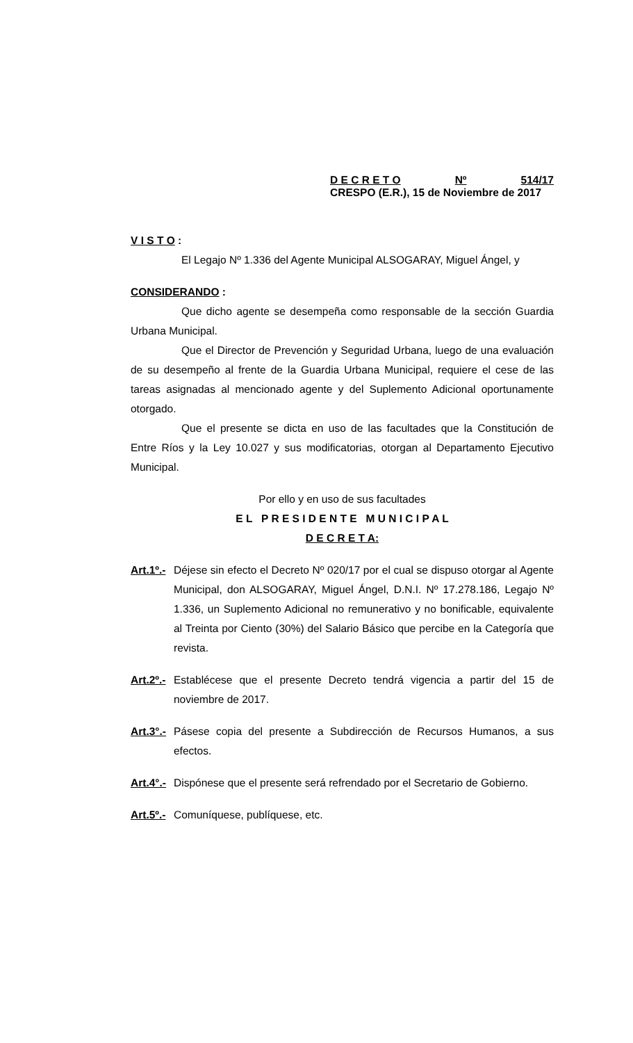D E C R E T O Nº 514/17
CRESPO (E.R.), 15 de Noviembre de 2017
V I S T O :
El Legajo Nº 1.336 del Agente Municipal ALSOGARAY, Miguel Ángel, y
CONSIDERANDO :
Que dicho agente se desempeña como responsable de la sección Guardia Urbana Municipal.
Que el Director de Prevención y Seguridad Urbana, luego de una evaluación de su desempeño al frente de la Guardia Urbana Municipal, requiere el cese de las tareas asignadas al mencionado agente y del Suplemento Adicional oportunamente otorgado.
Que el presente se dicta en uso de las facultades que la Constitución de Entre Ríos y la Ley 10.027 y sus modificatorias, otorgan al Departamento Ejecutivo Municipal.
Por ello y en uso de sus facultades
E L P R E S I D E N T E M U N I C I P A L
D E C R E T A:
Art.1º.- Déjese sin efecto el Decreto Nº 020/17 por el cual se dispuso otorgar al Agente Municipal, don ALSOGARAY, Miguel Ángel, D.N.I. Nº 17.278.186, Legajo Nº 1.336, un Suplemento Adicional no remunerativo y no bonificable, equivalente al Treinta por Ciento (30%) del Salario Básico que percibe en la Categoría que revista.
Art.2º.- Establécese que el presente Decreto tendrá vigencia a partir del 15 de noviembre de 2017.
Art.3°.- Pásese copia del presente a Subdirección de Recursos Humanos, a sus efectos.
Art.4°.- Dispónese que el presente será refrendado por el Secretario de Gobierno.
Art.5º.- Comuníquese, publíquese, etc.